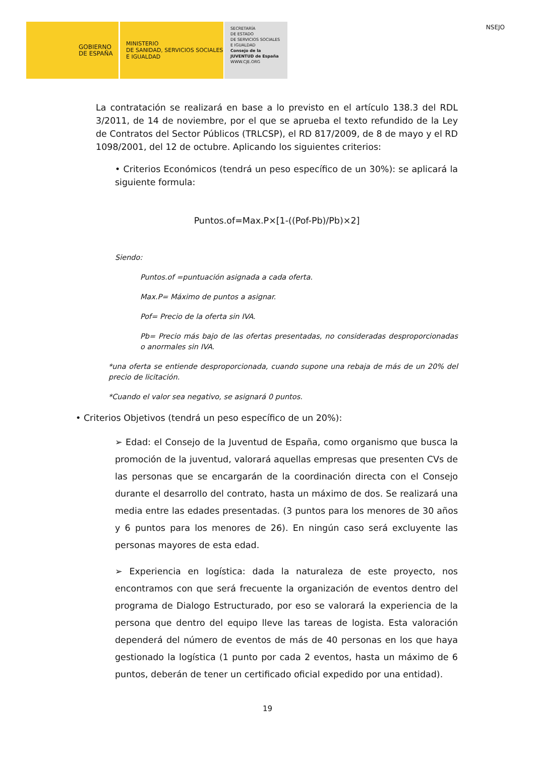GOBIERNO
DE ESPAÑA
MINISTERIO
DE SANIDAD, SERVICIOS SOCIALES
E IGUALDAD
SECRETARÍA
DE ESTADO
DE SERVICIOS SOCIALES
E IGUALDAD
Consejo de la JUVENTUD de España
WWW.CJE.ORG
NSEJO
La contratación se realizará en base a lo previsto en el artículo 138.3 del RDL 3/2011, de 14 de noviembre, por el que se aprueba el texto refundido de la Ley de Contratos del Sector Públicos (TRLCSP), el RD 817/2009, de 8 de mayo y el RD 1098/2001, del 12 de octubre. Aplicando los siguientes criterios:
• Criterios Económicos (tendrá un peso específico de un 30%): se aplicará la siguiente formula:
Puntos.of=Max.P×[1-((Pof-Pb)/Pb)×2]
Siendo:
Puntos.of =puntuación asignada a cada oferta.
Max.P= Máximo de puntos a asignar.
Pof= Precio de la oferta sin IVA.
Pb= Precio más bajo de las ofertas presentadas, no consideradas desproporcionadas o anormales sin IVA.
*una oferta se entiende desproporcionada, cuando supone una rebaja de más de un 20% del precio de licitación.
*Cuando el valor sea negativo, se asignará 0 puntos.
• Criterios Objetivos (tendrá un peso específico de un 20%):
➢ Edad: el Consejo de la Juventud de España, como organismo que busca la promoción de la juventud, valorará aquellas empresas que presenten CVs de las personas que se encargarán de la coordinación directa con el Consejo durante el desarrollo del contrato, hasta un máximo de dos. Se realizará una media entre las edades presentadas. (3 puntos para los menores de 30 años y 6 puntos para los menores de 26). En ningún caso será excluyente las personas mayores de esta edad.
➢ Experiencia en logística: dada la naturaleza de este proyecto, nos encontramos con que será frecuente la organización de eventos dentro del programa de Dialogo Estructurado, por eso se valorará la experiencia de la persona que dentro del equipo lleve las tareas de logista. Esta valoración dependerá del número de eventos de más de 40 personas en los que haya gestionado la logística (1 punto por cada 2 eventos, hasta un máximo de 6 puntos, deberán de tener un certificado oficial expedido por una entidad).
19